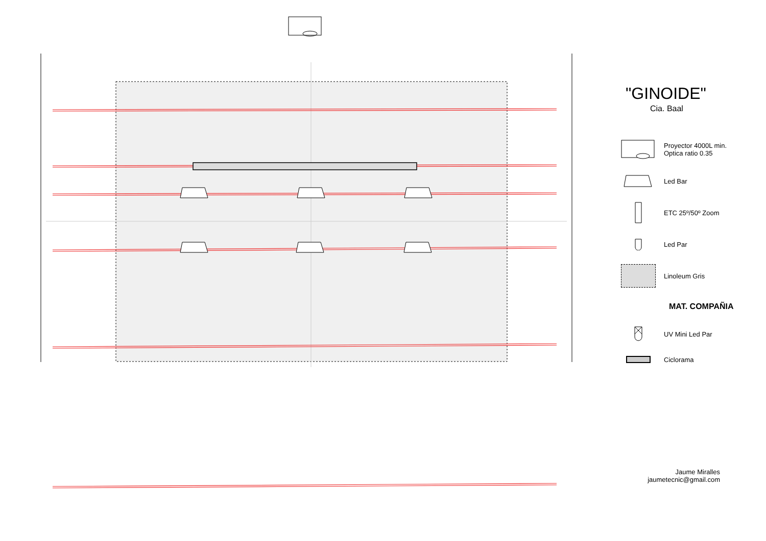"GINOIDE"
Cia. Baal
Proyector 4000L min.
Optica ratio 0.35
Led Bar
ETC 25º/50º Zoom
Led Par
Linoleum Gris
MAT. COMPAÑIA
UV Mini Led Par
Ciclorama
Jaume Miralles
jaumetecnic@gmail.com